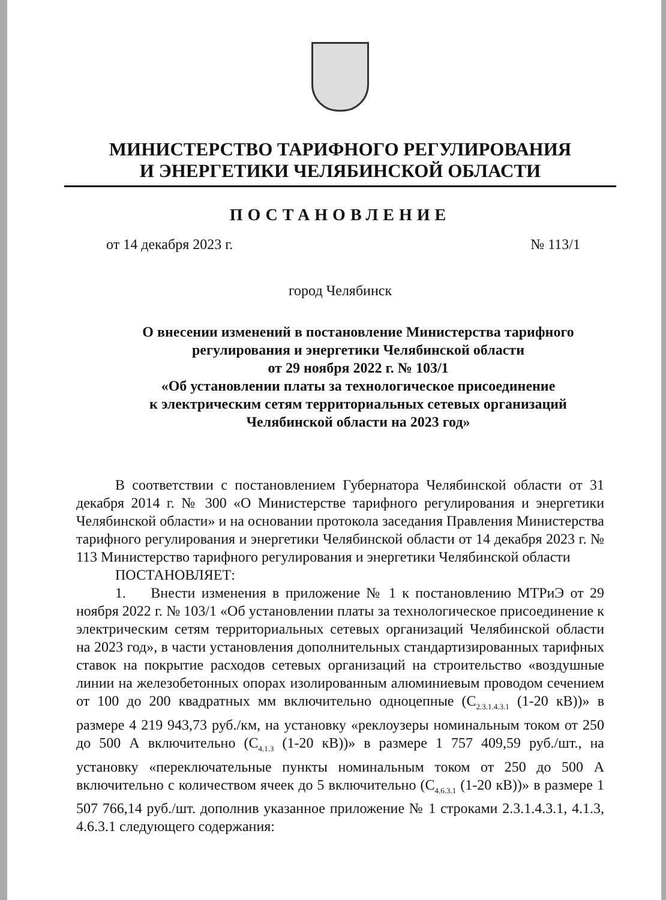МИНИСТЕРСТВО ТАРИФНОГО РЕГУЛИРОВАНИЯ
И ЭНЕРГЕТИКИ ЧЕЛЯБИНСКОЙ ОБЛАСТИ
ПОСТАНОВЛЕНИЕ
от 14 декабря 2023 г. № 113/1
город Челябинск
О внесении изменений в постановление Министерства тарифного
регулирования и энергетики Челябинской области
от 29 ноября 2022 г. № 103/1
«Об установлении платы за технологическое присоединение
к электрическим сетям территориальных сетевых организаций
Челябинской области на 2023 год»
В соответствии с постановлением Губернатора Челябинской области от 31 декабря 2014 г. № 300 «О Министерстве тарифного регулирования и энергетики Челябинской области» и на основании протокола заседания Правления Министерства тарифного регулирования и энергетики Челябинской области от 14 декабря 2023 г. № 113 Министерство тарифного регулирования и энергетики Челябинской области
ПОСТАНОВЛЯЕТ:
1. Внести изменения в приложение № 1 к постановлению МТРиЭ от 29 ноября 2022 г. № 103/1 «Об установлении платы за технологическое присоединение к электрическим сетям территориальных сетевых организаций Челябинской области на 2023 год», в части установления дополнительных стандартизированных тарифных ставок на покрытие расходов сетевых организаций на строительство «воздушные линии на железобетонных опорах изолированным алюминиевым проводом сечением от 100 до 200 квадратных мм включительно одноцепные (С<sub>2.3.1.4.3.1</sub> (1-20 кВ))» в размере 4 219 943,73 руб./км, на установку «реклоузеры номинальным током от 250 до 500 А включительно (С<sub>4.1.3</sub> (1-20 кВ))» в размере 1 757 409,59 руб./шт., на установку «переключательные пункты номинальным током от 250 до 500 А включительно с количеством ячеек до 5 включительно (С<sub>4.6.3.1</sub> (1-20 кВ))» в размере 1 507 766,14 руб./шт. дополнив указанное приложение № 1 строками 2.3.1.4.3.1, 4.1.3, 4.6.3.1 следующего содержания: